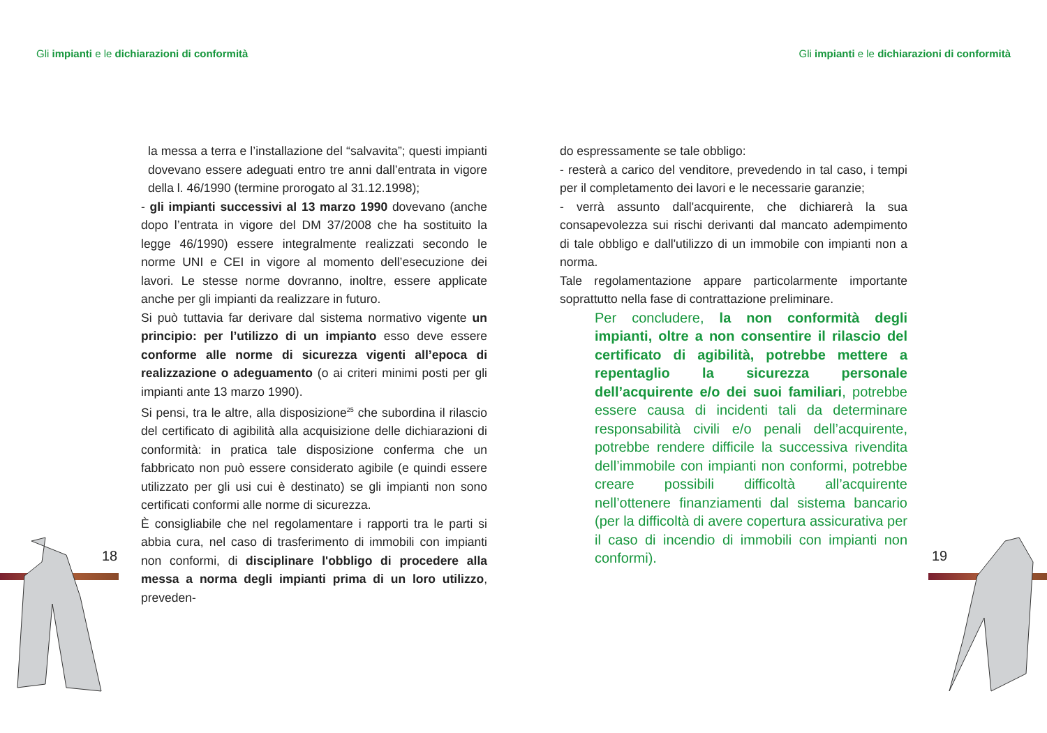Gli impianti e le dichiarazioni di conformità
Gli impianti e le dichiarazioni di conformità
la messa a terra e l’installazione del “salvavita”; questi impianti dovevano essere adeguati entro tre anni dall’entrata in vigore della l. 46/1990 (termine prorogato al 31.12.1998);
- gli impianti successivi al 13 marzo 1990 dovevano (anche dopo l’entrata in vigore del DM 37/2008 che ha sostituito la legge 46/1990) essere integralmente realizzati secondo le norme UNI e CEI in vigore al momento dell’esecuzione dei lavori. Le stesse norme dovranno, inoltre, essere applicate anche per gli impianti da realizzare in futuro.
Si può tuttavia far derivare dal sistema normativo vigente un principio: per l’utilizzo di un impianto esso deve essere conforme alle norme di sicurezza vigenti all’epoca di realizzazione o adeguamento (o ai criteri minimi posti per gli impianti ante 13 marzo 1990).
Si pensi, tra le altre, alla disposizione<sup>25</sup> che subordina il rilascio del certificato di agibilità alla acquisizione delle dichiarazioni di conformità: in pratica tale disposizione conferma che un fabbricato non può essere considerato agibile (e quindi essere utilizzato per gli usi cui è destinato) se gli impianti non sono certificati conformi alle norme di sicurezza.
È consigliabile che nel regolamentare i rapporti tra le parti si abbia cura, nel caso di trasferimento di immobili con impianti non conformi, di disciplinare l'obbligo di procedere alla messa a norma degli impianti prima di un loro utilizzo, preveden-
do espressamente se tale obbligo:
- resterà a carico del venditore, prevedendo in tal caso, i tempi per il completamento dei lavori e le necessarie garanzie;
- verrà assunto dall'acquirente, che dichiarerà la sua consapevolezza sui rischi derivanti dal mancato adempimento di tale obbligo e dall'utilizzo di un immobile con impianti non a norma.
Tale regolamentazione appare particolarmente importante soprattutto nella fase di contrattazione preliminare.
Per concludere, la non conformità degli impianti, oltre a non consentire il rilascio del certificato di agibilità, potrebbe mettere a repentaglio la sicurezza personale dell’acquirente e/o dei suoi familiari, potrebbe essere causa di incidenti tali da determinare responsabilità civili e/o penali dell’acquirente, potrebbe rendere difficile la successiva rivendita dell’immobile con impianti non conformi, potrebbe creare possibili difficoltà all’acquirente nell’ottenere finanziamenti dal sistema bancario (per la difficoltà di avere copertura assicurativa per il caso di incendio di immobili con impianti non conformi).
18 19